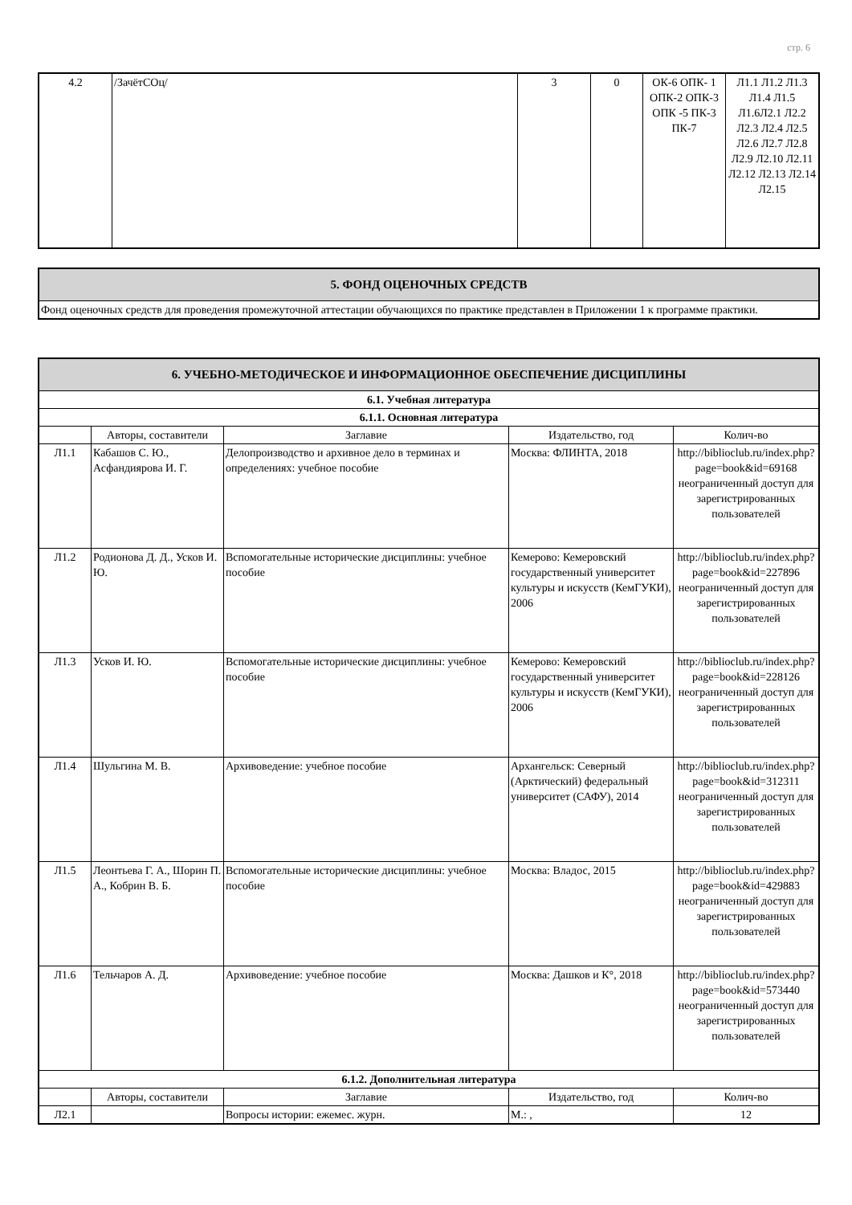стр. 6
| 4.2 | /ЗачётСОц/ | 3 | 0 | ОК-6 ОПК- 1 ОПК-2 ОПК-3 ОПК -5 ПК-3 ПК-7 | Л1.1 Л1.2 Л1.3 Л1.4 Л1.5 Л1.6Л2.1 Л2.2 Л2.3 Л2.4 Л2.5 Л2.6 Л2.7 Л2.8 Л2.9 Л2.10 Л2.11 Л2.12 Л2.13 Л2.14 Л2.15 |
| 5. ФОНД ОЦЕНОЧНЫХ СРЕДСТВ |
| Фонд оценочных средств для проведения промежуточной аттестации обучающихся по практике представлен в Приложении 1 к программе практики. |
| 6. УЧЕБНО-МЕТОДИЧЕСКОЕ И ИНФОРМАЦИОННОЕ ОБЕСПЕЧЕНИЕ ДИСЦИПЛИНЫ | | | | |
| 6.1. Учебная литература | | | | |
| 6.1.1. Основная литература | | | | |
| | Авторы, составители | Заглавие | Издательство, год | Колич-во |
| Л1.1 | Кабашов С. Ю., Асфандиярова И. Г. | Делопроизводство и архивное дело в терминах и определениях: учебное пособие | Москва: ФЛИНТА, 2018 | http://biblioclub.ru/index.php? page=book&id=69168 неограниченный доступ для зарегистрированных пользователей |
| Л1.2 | Родионова Д. Д., Усков И. Ю. | Вспомогательные исторические дисциплины: учебное пособие | Кемерово: Кемеровский государственный университет культуры и искусств (КемГУКИ), 2006 | http://biblioclub.ru/index.php? page=book&id=227896 неограниченный доступ для зарегистрированных пользователей |
| Л1.3 | Усков И. Ю. | Вспомогательные исторические дисциплины: учебное пособие | Кемерово: Кемеровский государственный университет культуры и искусств (КемГУКИ), 2006 | http://biblioclub.ru/index.php? page=book&id=228126 неограниченный доступ для зарегистрированных пользователей |
| Л1.4 | Шульгина М. В. | Архивоведение: учебное пособие | Архангельск: Северный (Арктический) федеральный университет (САФУ), 2014 | http://biblioclub.ru/index.php? page=book&id=312311 неограниченный доступ для зарегистрированных пользователей |
| Л1.5 | Леонтьева Г. А., Шорин П. А., Кобрин В. Б. | Вспомогательные исторические дисциплины: учебное пособие | Москва: Владос, 2015 | http://biblioclub.ru/index.php? page=book&id=429883 неограниченный доступ для зарегистрированных пользователей |
| Л1.6 | Тельчаров А. Д. | Архивоведение: учебное пособие | Москва: Дашков и К°, 2018 | http://biblioclub.ru/index.php? page=book&id=573440 неограниченный доступ для зарегистрированных пользователей |
| 6.1.2. Дополнительная литература | | | | |
| | Авторы, составители | Заглавие | Издательство, год | Колич-во |
| Л2.1 | | Вопросы истории: ежемес. журн. | М.: , | 12 |